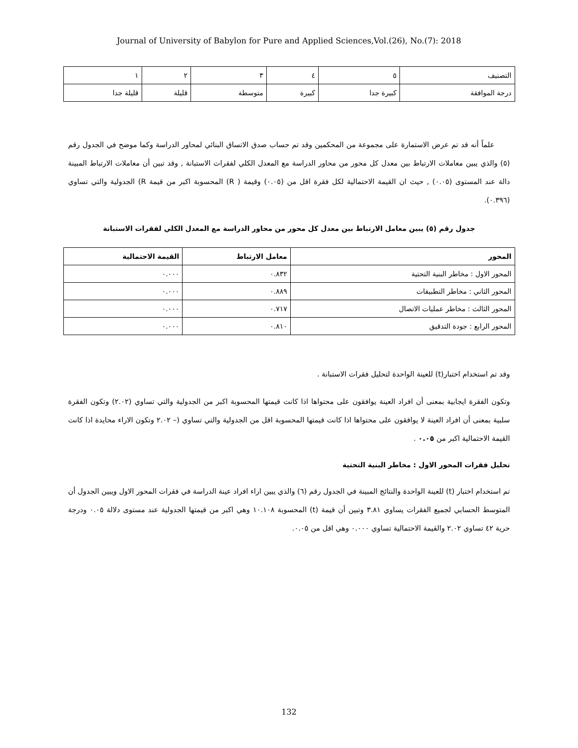Journal of University of Babylon for Pure and Applied Sciences,Vol.(26), No.(7): 2018
| التصنيف | ٥ | ٤ | ٣ | ٢ | ١ |
| درجة الموافقة | كبيرة جدا | كبيرة | متوسطة | قليلة | قليلة جدا |
علماً أنه قد تم عرض الاستمارة على مجموعة من المحكمين وقد تم حساب صدق الاتساق البنائي لمحاور الدراسة وكما موضح في الجدول رقم (٥) والذي يبين معاملات الارتباط بين معدل كل محور من محاور الدراسة مع المعدل الكلي لفقرات الاستبانة , وقد تبين أن معاملات الارتباط المبينة دالة عند المستوى (٠.٠٥) , حيث ان القيمة الاحتمالية لكل فقرة اقل من (٠.٠٥) وقيمة ( R) المحسوبة اكبر من قيمة R) الجدولية والتي تساوي (٠.٣٩٦).
جدول رقم (٥) يبين معامل الارتباط بين معدل كل محور من محاور الدراسة مع المعدل الكلي لفقرات الاستبانة
| المحور | معامل الارتباط | القيمة الاحتمالية |
| --- | --- | --- |
| المحور الاول : مخاطر البنية التحتية | ٠.٨٣٢ | ٠.٠٠٠ |
| المحور الثاني : مخاطر التطبيقات | ٠.٨٨٩ | ٠.٠٠٠ |
| المحور الثالث : مخاطر عمليات الاتصال | ٠.٧١٧ | ٠.٠٠٠ |
| المحور الرابع : جودة التدقيق | ٠.٨١٠ | ٠.٠٠٠ |
وقد تم استخدام اختبار(t) للعينة الواحدة لتحليل فقرات الاستبانة .
وتكون الفقرة ايجابية بمعنى أن افراد العينة يوافقون على محتواها اذا كانت قيمتها المحسوبة اكبر من الجدولية والتي تساوي (٢.٠٢) وتكون الفقرة سلبية بمعنى أن افراد العينة لا يوافقون على محتواها اذا كانت قيمتها المحسوبة اقل من الجدولية والتي تساوي (– ٢.٠٢ وتكون الاراء محايدة اذا كانت القيمة الاحتمالية اكبر من ٠.٠٥ .
تحليل فقرات المحور الاول : مخاطر البنية التحتية
تم استخدام اختبار (t) للعينة الواحدة والنتائج المبينة في الجدول رقم (٦) والذي يبين اراء افراد عينة الدراسة في فقرات المحور الاول ويبين الجدول أن المتوسط الحسابي لجميع الفقرات يساوي ٣.٨١ وتبين أن قيمة (t) المحسوبة ١٠.١٠٨ وهي اكبر من قيمتها الجدولية عند مستوى دلالة ٠.٠٥ ودرجة حرية ٤٢ تساوي ٢.٠٢ والقيمة الاحتمالية تساوي ٠.٠٠٠ وهي اقل من ٠.٠٥.
132